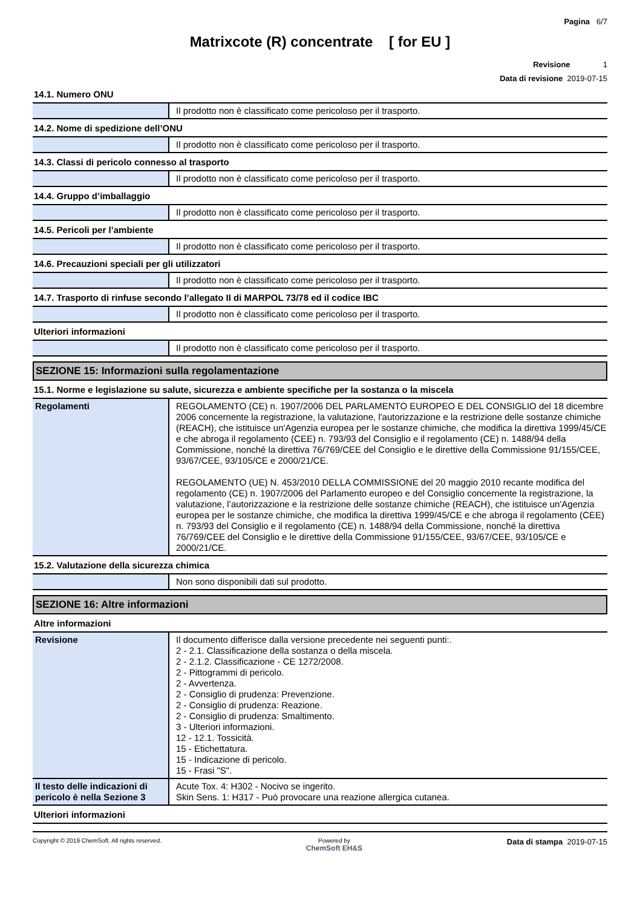Pagina 6/7
Matrixcote (R) concentrate [ for EU ]
Revisione 1
Data di revisione 2019-07-15
14.1. Numero ONU
| | Il prodotto non è classificato come pericoloso per il trasporto. |
14.2. Nome di spedizione dell’ONU
| | Il prodotto non è classificato come pericoloso per il trasporto. |
14.3. Classi di pericolo connesso al trasporto
| | Il prodotto non è classificato come pericoloso per il trasporto. |
14.4. Gruppo d’imballaggio
| | Il prodotto non è classificato come pericoloso per il trasporto. |
14.5. Pericoli per l’ambiente
| | Il prodotto non è classificato come pericoloso per il trasporto. |
14.6. Precauzioni speciali per gli utilizzatori
| | Il prodotto non è classificato come pericoloso per il trasporto. |
14.7. Trasporto di rinfuse secondo l’allegato II di MARPOL 73/78 ed il codice IBC
| | Il prodotto non è classificato come pericoloso per il trasporto. |
Ulteriori informazioni
| | Il prodotto non è classificato come pericoloso per il trasporto. |
SEZIONE 15: Informazioni sulla regolamentazione
15.1. Norme e legislazione su salute, sicurezza e ambiente specifiche per la sostanza o la miscela
| Regolamenti | REGOLAMENTO (CE) n. 1907/2006 DEL PARLAMENTO EUROPEO E DEL CONSIGLIO del 18 dicembre 2006 concernente la registrazione, la valutazione, l'autorizzazione e la restrizione delle sostanze chimiche (REACH), che istituisce un'Agenzia europea per le sostanze chimiche, che modifica la direttiva 1999/45/CE e che abroga il regolamento (CEE) n. 793/93 del Consiglio e il regolamento (CE) n. 1488/94 della Commissione, nonché la direttiva 76/769/CEE del Consiglio e le direttive della Commissione 91/155/CEE, 93/67/CEE, 93/105/CE e 2000/21/CE. REGOLAMENTO (UE) N. 453/2010 DELLA COMMISSIONE del 20 maggio 2010 recante modifica del regolamento (CE) n. 1907/2006 del Parlamento europeo e del Consiglio concernente la registrazione, la valutazione, l’autorizzazione e la restrizione delle sostanze chimiche (REACH), che istituisce un'Agenzia europea per le sostanze chimiche, che modifica la direttiva 1999/45/CE e che abroga il regolamento (CEE) n. 793/93 del Consiglio e il regolamento (CE) n. 1488/94 della Commissione, nonché la direttiva 76/769/CEE del Consiglio e le direttive della Commissione 91/155/CEE, 93/67/CEE, 93/105/CE e 2000/21/CE. |
15.2. Valutazione della sicurezza chimica
| | Non sono disponibili dati sul prodotto. |
SEZIONE 16: Altre informazioni
Altre informazioni
| Revisione | Il documento differisce dalla versione precedente nei seguenti punti:. 2 - 2.1. Classificazione della sostanza o della miscela. 2 - 2.1.2. Classificazione - CE 1272/2008. 2 - Pittogrammi di pericolo. 2 - Avvertenza. 2 - Consiglio di prudenza: Prevenzione. 2 - Consiglio di prudenza: Reazione. 2 - Consiglio di prudenza: Smaltimento. 3 - Ulteriori informazioni. 12 - 12.1. Tossicità. 15 - Etichettatura. 15 - Indicazione di pericolo. 15 - Frasi "S". |
| Il testo delle indicazioni di pericolo è nella Sezione 3 | Acute Tox. 4: H302 - Nocivo se ingerito. Skin Sens. 1: H317 - Può provocare una reazione allergica cutanea. |
Ulteriori informazioni
Copyright © 2019 ChemSoft. All rights reserved. Powered by
ChemSoft EH&S Data di stampa 2019-07-15